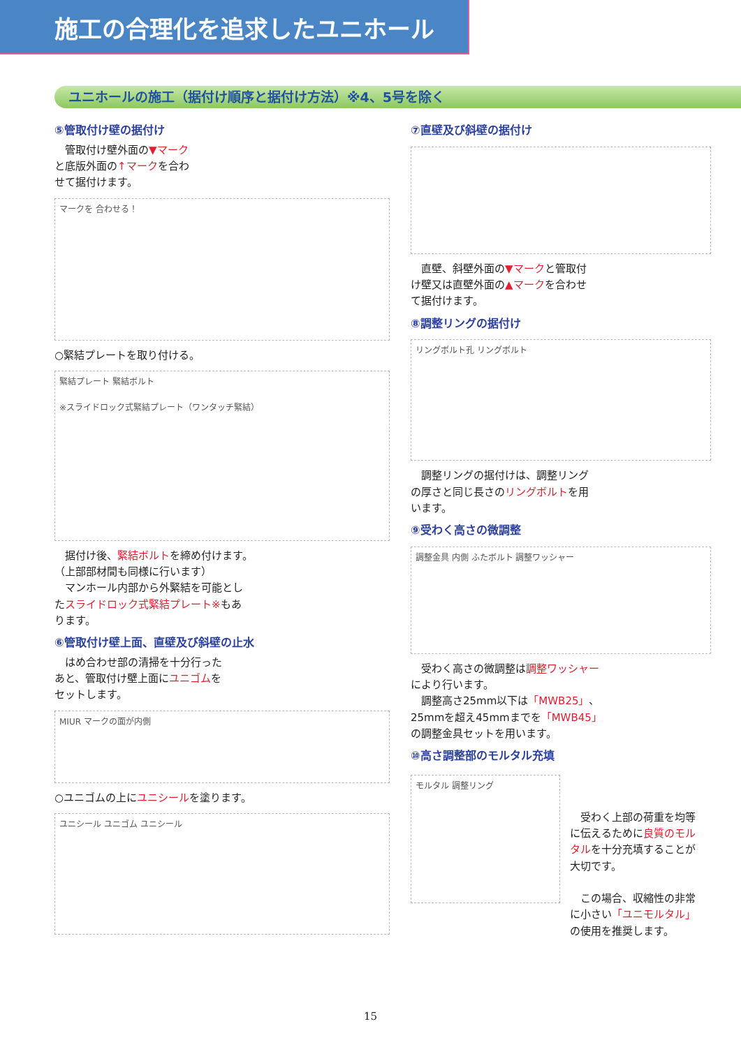施工の合理化を追求したユニホール
ユニホールの施工（据付け順序と据付け方法）※4、5号を除く
⑤管取付け壁の据付け
　管取付け壁外面の▼マーク
と底版外面の↑マークを合わ
せて据付けます。
マークを 合わせる！
○緊結プレートを取り付ける。
緊結プレート 緊結ボルト
※スライドロック式緊結プレート（ワンタッチ緊結）
　据付け後、緊結ボルトを締め付けます。
（上部部材間も同様に行います）
　マンホール内部から外緊結を可能とし
たスライドロック式緊結プレート※もあ
ります。
⑥管取付け壁上面、直壁及び斜壁の止水
　はめ合わせ部の清掃を十分行った
あと、管取付け壁上面にユニゴムを
セットします。
MIUR マークの面が内側
○ユニゴムの上にユニシールを塗ります。
ユニシール ユニゴム ユニシール
⑦直壁及び斜壁の据付け
　直壁、斜壁外面の▼マークと管取付
け壁又は直壁外面の▲マークを合わせ
て据付けます。
⑧調整リングの据付け
リングボルト孔 リングボルト
　調整リングの据付けは、調整リング
の厚さと同じ長さのリングボルトを用
います。
⑨受わく高さの微調整
調整金具 内側 ふたボルト 調整ワッシャー
　受わく高さの微調整は調整ワッシャー
により行います。
　調整高さ25mm以下は「MWB25」、
25mmを超え45mmまでを「MWB45」
の調整金具セットを用います。
⑩高さ調整部のモルタル充填
モルタル 調整リング
　受わく上部の荷重を均等
に伝えるために良質のモル
タルを十分充填することが
大切です。
　この場合、収縮性の非常
に小さい「ユニモルタル」
の使用を推奨します。
15